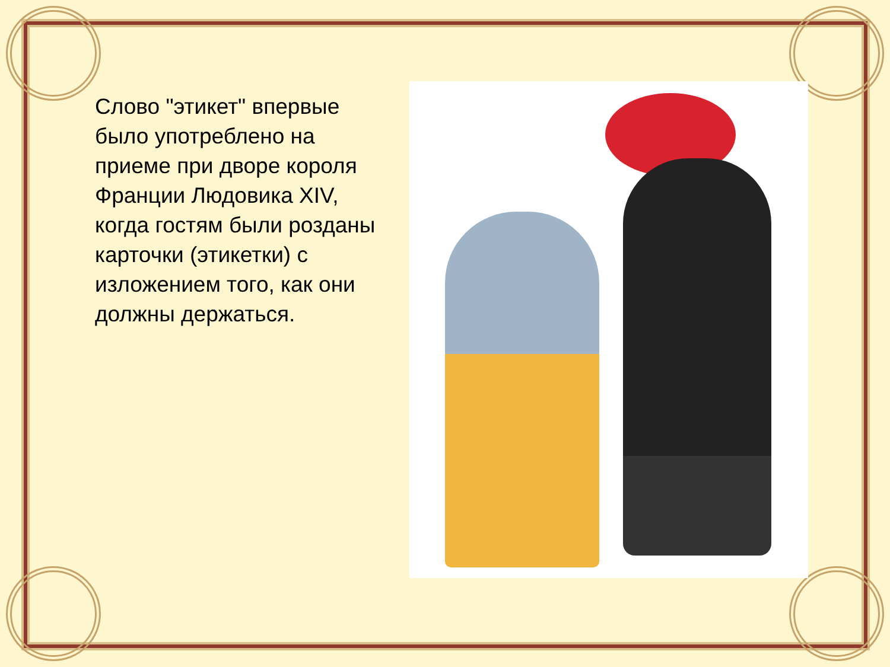Слово "этикет" впервые было употреблено на приеме при дворе короля Франции Людовика XIV, когда гостям были розданы карточки (этикетки) с изложением того, как они должны держаться.